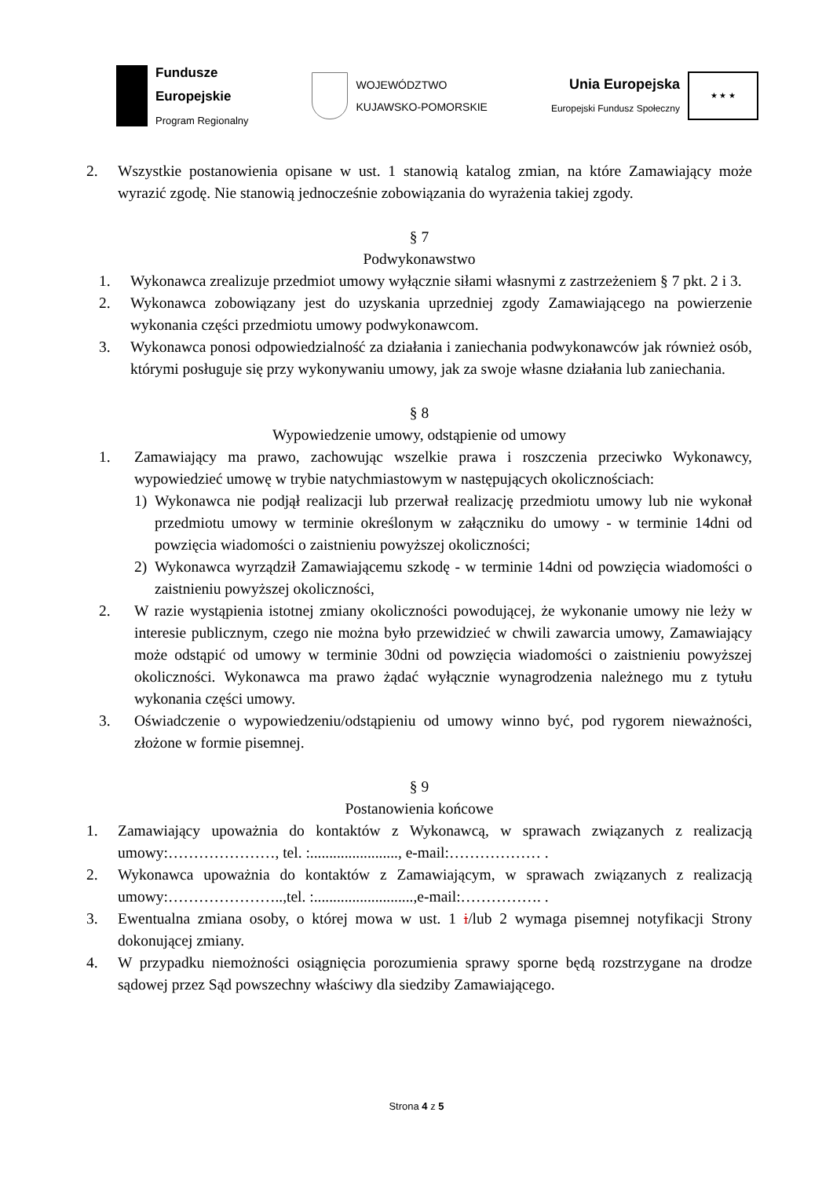Fundusze
Europejskie
Program Regionalny
WOJEWÓDZTWO
KUJAWSKO-POMORSKIE
Unia Europejska
Europejski Fundusz Społeczny
★ ★ ★
2. Wszystkie postanowienia opisane w ust. 1 stanowią katalog zmian, na które Zamawiający może wyrazić zgodę. Nie stanowią jednocześnie zobowiązania do wyrażenia takiej zgody.
§ 7
Podwykonawstwo
1. Wykonawca zrealizuje przedmiot umowy wyłącznie siłami własnymi z zastrzeżeniem § 7 pkt. 2 i 3.
2. Wykonawca zobowiązany jest do uzyskania uprzedniej zgody Zamawiającego na powierzenie wykonania części przedmiotu umowy podwykonawcom.
3. Wykonawca ponosi odpowiedzialność za działania i zaniechania podwykonawców jak również osób, którymi posługuje się przy wykonywaniu umowy, jak za swoje własne działania lub zaniechania.
§ 8
Wypowiedzenie umowy, odstąpienie od umowy
1. Zamawiający ma prawo, zachowując wszelkie prawa i roszczenia przeciwko Wykonawcy, wypowiedzieć umowę w trybie natychmiastowym w następujących okolicznościach:
1) Wykonawca nie podjął realizacji lub przerwał realizację przedmiotu umowy lub nie wykonał przedmiotu umowy w terminie określonym w załączniku do umowy - w terminie 14dni od powzięcia wiadomości o zaistnieniu powyższej okoliczności;
2) Wykonawca wyrządził Zamawiającemu szkodę - w terminie 14dni od powzięcia wiadomości o zaistnieniu powyższej okoliczności,
2. W razie wystąpienia istotnej zmiany okoliczności powodującej, że wykonanie umowy nie leży w interesie publicznym, czego nie można było przewidzieć w chwili zawarcia umowy, Zamawiający może odstąpić od umowy w terminie 30dni od powzięcia wiadomości o zaistnieniu powyższej okoliczności. Wykonawca ma prawo żądać wyłącznie wynagrodzenia należnego mu z tytułu wykonania części umowy.
3. Oświadczenie o wypowiedzeniu/odstąpieniu od umowy winno być, pod rygorem nieważności, złożone w formie pisemnej.
§ 9
Postanowienia końcowe
1. Zamawiający upoważnia do kontaktów z Wykonawcą, w sprawach związanych z realizacją umowy:…………………, tel. :......................., e-mail:……………… .
2. Wykonawca upoważnia do kontaktów z Zamawiającym, w sprawach związanych z realizacją umowy:…………………..,tel. :..........................,e-mail:……………. .
3. Ewentualna zmiana osoby, o której mowa w ust. 1 i/lub 2 wymaga pisemnej notyfikacji Strony dokonującej zmiany.
4. W przypadku niemożności osiągnięcia porozumienia sprawy sporne będą rozstrzygane na drodze sądowej przez Sąd powszechny właściwy dla siedziby Zamawiającego.
Strona 4 z 5